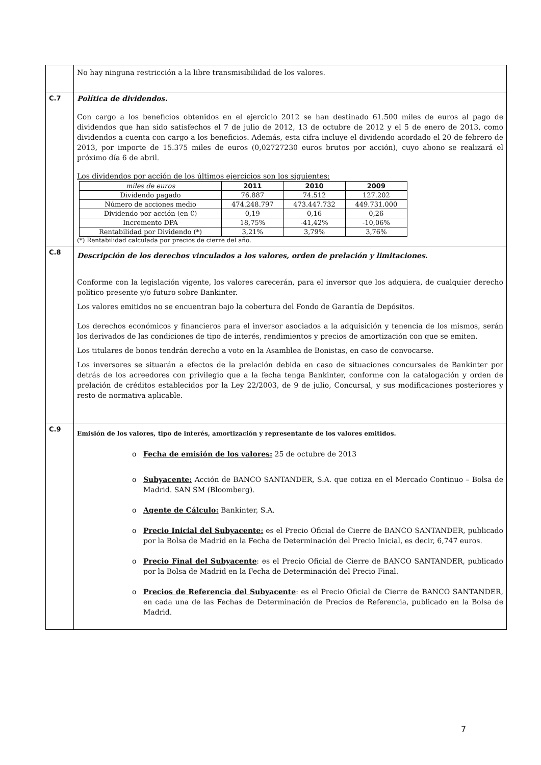| | No hay ninguna restricción a la libre transmisibilidad de los valores. |
| C.7 | Política de dividendos. Con cargo a los beneficios obtenidos en el ejercicio 2012 se han destinado 61.500 miles de euros al pago de dividendos que han sido satisfechos el 7 de julio de 2012, 13 de octubre de 2012 y el 5 de enero de 2013, como dividendos a cuenta con cargo a los beneficios. Además, esta cifra incluye el dividendo acordado el 20 de febrero de 2013, por importe de 15.375 miles de euros (0,02727230 euros brutos por acción), cuyo abono se realizará el próximo día 6 de abril. Los dividendos por acción de los últimos ejercicios son los siguientes: / miles de euros / 2011 / 2010 / 2009 / / --- / --- / --- / --- / / Dividendo pagado / 76.887 / 74.512 / 127.202 / / Número de acciones medio / 474.248.797 / 473.447.732 / 449.731.000 / / Dividendo por acción (en €) / 0,19 / 0,16 / 0,26 / / Incremento DPA / 18,75% / -41,42% / -10,06% / / Rentabilidad por Dividendo (*) / 3,21% / 3,79% / 3,76% / (*) Rentabilidad calculada por precios de cierre del año. |
| C.8 | Descripción de los derechos vinculados a los valores, orden de prelación y limitaciones. Conforme con la legislación vigente, los valores carecerán, para el inversor que los adquiera, de cualquier derecho político presente y/o futuro sobre Bankinter. Los valores emitidos no se encuentran bajo la cobertura del Fondo de Garantía de Depósitos. Los derechos económicos y financieros para el inversor asociados a la adquisición y tenencia de los mismos, serán los derivados de las condiciones de tipo de interés, rendimientos y precios de amortización con que se emiten. Los titulares de bonos tendrán derecho a voto en la Asamblea de Bonistas, en caso de convocarse. Los inversores se situarán a efectos de la prelación debida en caso de situaciones concursales de Bankinter por detrás de los acreedores con privilegio que a la fecha tenga Bankinter, conforme con la catalogación y orden de prelación de créditos establecidos por la Ley 22/2003, de 9 de julio, Concursal, y sus modificaciones posteriores y resto de normativa aplicable. |
| C.9 | Emisión de los valores, tipo de interés, amortización y representante de los valores emitidos. o Fecha de emisión de los valores: 25 de octubre de 2013 o Subyacente: Acción de BANCO SANTANDER, S.A. que cotiza en el Mercado Continuo – Bolsa de Madrid. SAN SM (Bloomberg). o Agente de Cálculo: Bankinter, S.A. o Precio Inicial del Subyacente: es el Precio Oficial de Cierre de BANCO SANTANDER, publicado por la Bolsa de Madrid en la Fecha de Determinación del Precio Inicial, es decir, 6,747 euros. o Precio Final del Subyacente : es el Precio Oficial de Cierre de BANCO SANTANDER, publicado por la Bolsa de Madrid en la Fecha de Determinación del Precio Final. o Precios de Referencia del Subyacente : es el Precio Oficial de Cierre de BANCO SANTANDER, en cada una de las Fechas de Determinación de Precios de Referencia, publicado en la Bolsa de Madrid. |
7